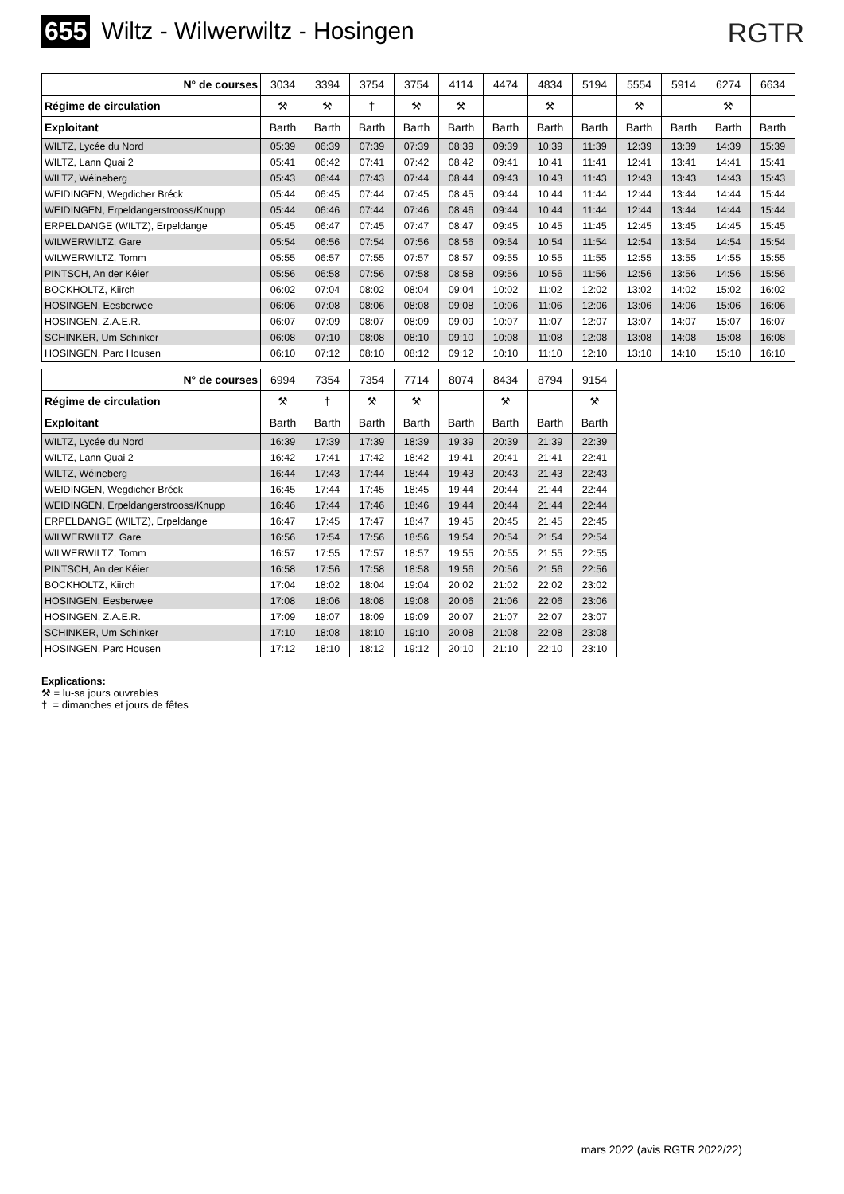655 Wiltz - Wilwerwiltz - Hosingen
RGTR
| N° de courses | 3034 | 3394 | 3754 | 3754 | 4114 | 4474 | 4834 | 5194 | 5554 | 5914 | 6274 | 6634 |
| Régime de circulation | ⚒ | ⚒ | † | ⚒ | ⚒ | | ⚒ | | ⚒ | | ⚒ | |
| Exploitant | Barth | Barth | Barth | Barth | Barth | Barth | Barth | Barth | Barth | Barth | Barth | Barth |
| WILTZ, Lycée du Nord | 05:39 | 06:39 | 07:39 | 07:39 | 08:39 | 09:39 | 10:39 | 11:39 | 12:39 | 13:39 | 14:39 | 15:39 |
| WILTZ, Lann Quai 2 | 05:41 | 06:42 | 07:41 | 07:42 | 08:42 | 09:41 | 10:41 | 11:41 | 12:41 | 13:41 | 14:41 | 15:41 |
| WILTZ, Wéineberg | 05:43 | 06:44 | 07:43 | 07:44 | 08:44 | 09:43 | 10:43 | 11:43 | 12:43 | 13:43 | 14:43 | 15:43 |
| WEIDINGEN, Wegdicher Bréck | 05:44 | 06:45 | 07:44 | 07:45 | 08:45 | 09:44 | 10:44 | 11:44 | 12:44 | 13:44 | 14:44 | 15:44 |
| WEIDINGEN, Erpeldangerstrooss/Knupp | 05:44 | 06:46 | 07:44 | 07:46 | 08:46 | 09:44 | 10:44 | 11:44 | 12:44 | 13:44 | 14:44 | 15:44 |
| ERPELDANGE (WILTZ), Erpeldange | 05:45 | 06:47 | 07:45 | 07:47 | 08:47 | 09:45 | 10:45 | 11:45 | 12:45 | 13:45 | 14:45 | 15:45 |
| WILWERWILTZ, Gare | 05:54 | 06:56 | 07:54 | 07:56 | 08:56 | 09:54 | 10:54 | 11:54 | 12:54 | 13:54 | 14:54 | 15:54 |
| WILWERWILTZ, Tomm | 05:55 | 06:57 | 07:55 | 07:57 | 08:57 | 09:55 | 10:55 | 11:55 | 12:55 | 13:55 | 14:55 | 15:55 |
| PINTSCH, An der Kéier | 05:56 | 06:58 | 07:56 | 07:58 | 08:58 | 09:56 | 10:56 | 11:56 | 12:56 | 13:56 | 14:56 | 15:56 |
| BOCKHOLTZ, Kiirch | 06:02 | 07:04 | 08:02 | 08:04 | 09:04 | 10:02 | 11:02 | 12:02 | 13:02 | 14:02 | 15:02 | 16:02 |
| HOSINGEN, Eesberwee | 06:06 | 07:08 | 08:06 | 08:08 | 09:08 | 10:06 | 11:06 | 12:06 | 13:06 | 14:06 | 15:06 | 16:06 |
| HOSINGEN, Z.A.E.R. | 06:07 | 07:09 | 08:07 | 08:09 | 09:09 | 10:07 | 11:07 | 12:07 | 13:07 | 14:07 | 15:07 | 16:07 |
| SCHINKER, Um Schinker | 06:08 | 07:10 | 08:08 | 08:10 | 09:10 | 10:08 | 11:08 | 12:08 | 13:08 | 14:08 | 15:08 | 16:08 |
| HOSINGEN, Parc Housen | 06:10 | 07:12 | 08:10 | 08:12 | 09:12 | 10:10 | 11:10 | 12:10 | 13:10 | 14:10 | 15:10 | 16:10 |
| N° de courses | 6994 | 7354 | 7354 | 7714 | 8074 | 8434 | 8794 | 9154 |
| Régime de circulation | ⚒ | † | ⚒ | ⚒ | | ⚒ | | ⚒ |
| Exploitant | Barth | Barth | Barth | Barth | Barth | Barth | Barth | Barth |
| WILTZ, Lycée du Nord | 16:39 | 17:39 | 17:39 | 18:39 | 19:39 | 20:39 | 21:39 | 22:39 |
| WILTZ, Lann Quai 2 | 16:42 | 17:41 | 17:42 | 18:42 | 19:41 | 20:41 | 21:41 | 22:41 |
| WILTZ, Wéineberg | 16:44 | 17:43 | 17:44 | 18:44 | 19:43 | 20:43 | 21:43 | 22:43 |
| WEIDINGEN, Wegdicher Bréck | 16:45 | 17:44 | 17:45 | 18:45 | 19:44 | 20:44 | 21:44 | 22:44 |
| WEIDINGEN, Erpeldangerstrooss/Knupp | 16:46 | 17:44 | 17:46 | 18:46 | 19:44 | 20:44 | 21:44 | 22:44 |
| ERPELDANGE (WILTZ), Erpeldange | 16:47 | 17:45 | 17:47 | 18:47 | 19:45 | 20:45 | 21:45 | 22:45 |
| WILWERWILTZ, Gare | 16:56 | 17:54 | 17:56 | 18:56 | 19:54 | 20:54 | 21:54 | 22:54 |
| WILWERWILTZ, Tomm | 16:57 | 17:55 | 17:57 | 18:57 | 19:55 | 20:55 | 21:55 | 22:55 |
| PINTSCH, An der Kéier | 16:58 | 17:56 | 17:58 | 18:58 | 19:56 | 20:56 | 21:56 | 22:56 |
| BOCKHOLTZ, Kiirch | 17:04 | 18:02 | 18:04 | 19:04 | 20:02 | 21:02 | 22:02 | 23:02 |
| HOSINGEN, Eesberwee | 17:08 | 18:06 | 18:08 | 19:08 | 20:06 | 21:06 | 22:06 | 23:06 |
| HOSINGEN, Z.A.E.R. | 17:09 | 18:07 | 18:09 | 19:09 | 20:07 | 21:07 | 22:07 | 23:07 |
| SCHINKER, Um Schinker | 17:10 | 18:08 | 18:10 | 19:10 | 20:08 | 21:08 | 22:08 | 23:08 |
| HOSINGEN, Parc Housen | 17:12 | 18:10 | 18:12 | 19:12 | 20:10 | 21:10 | 22:10 | 23:10 |
Explications:
⚒ = lu-sa jours ouvrables
† = dimanches et jours de fêtes
mars 2022 (avis RGTR 2022/22)